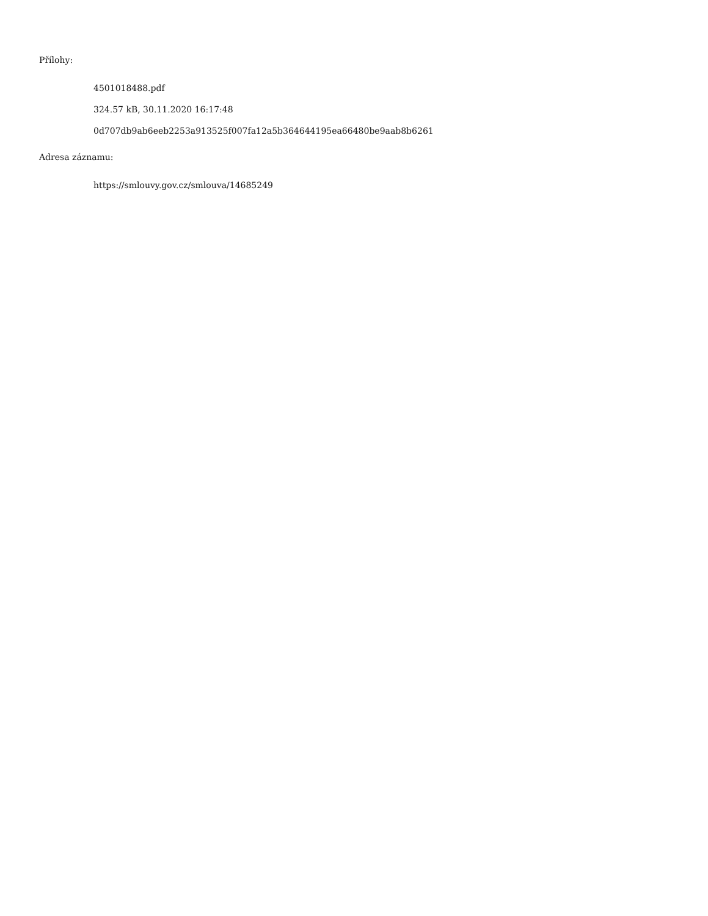Přílohy:
4501018488.pdf
324.57 kB, 30.11.2020 16:17:48
0d707db9ab6eeb2253a913525f007fa12a5b364644195ea66480be9aab8b6261
Adresa záznamu:
https://smlouvy.gov.cz/smlouva/14685249